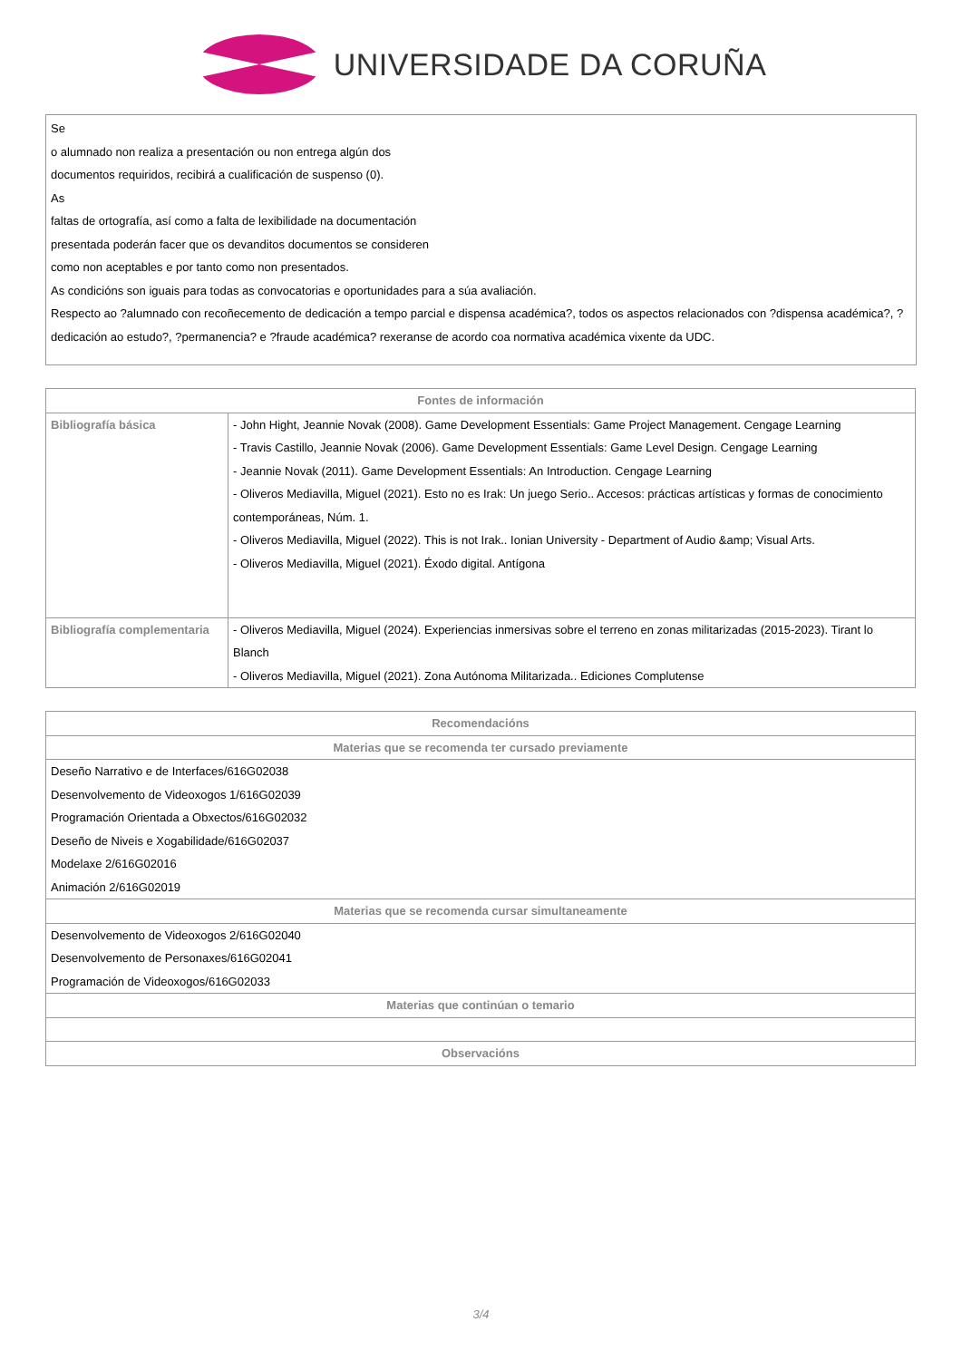UNIVERSIDADE DA CORUÑA
Se
o alumnado non realiza a presentación ou non entrega algún dos
documentos requiridos, recibirá a cualificación de suspenso (0).
As
faltas de ortografía, así como a falta de lexibilidade na documentación
presentada poderán facer que os devanditos documentos se consideren
como non aceptables e por tanto como non presentados.
As condicións son iguais para todas as convocatorias e oportunidades para a súa avaliación.
Respecto ao ?alumnado con recoñecemento de dedicación a tempo parcial e dispensa académica?, todos os aspectos relacionados con ?dispensa académica?, ?dedicación ao estudo?, ?permanencia? e ?fraude académica? rexeranse de acordo coa normativa académica vixente da UDC.
| Fontes de información | |
| --- | --- |
| Bibliografía básica | - John Hight, Jeannie Novak (2008). Game Development Essentials: Game Project Management. Cengage Learning - Travis Castillo, Jeannie Novak (2006). Game Development Essentials: Game Level Design. Cengage Learning - Jeannie Novak (2011). Game Development Essentials: An Introduction. Cengage Learning - Oliveros Mediavilla, Miguel (2021). Esto no es Irak: Un juego Serio.. Accesos: prácticas artísticas y formas de conocimiento contemporáneas, Núm. 1. - Oliveros Mediavilla, Miguel (2022). This is not Irak.. Ionian University - Department of Audio &amp; Visual Arts. - Oliveros Mediavilla, Miguel (2021). Éxodo digital. Antígona |
| Bibliografía complementaria | - Oliveros Mediavilla, Miguel (2024). Experiencias inmersivas sobre el terreno en zonas militarizadas (2015-2023). Tirant lo Blanch - Oliveros Mediavilla, Miguel (2021). Zona Autónoma Militarizada.. Ediciones Complutense |
| Recomendacións |
| --- |
| Materias que se recomenda ter cursado previamente |
| Deseño Narrativo e de Interfaces/616G02038 Desenvolvemento de Videoxogos 1/616G02039 Programación Orientada a Obxectos/616G02032 Deseño de Niveis e Xogabilidade/616G02037 Modelaxe 2/616G02016 Animación 2/616G02019 |
| Materias que se recomenda cursar simultaneamente |
| Desenvolvemento de Videoxogos 2/616G02040 Desenvolvemento de Personaxes/616G02041 Programación de Videoxogos/616G02033 |
| Materias que continúan o temario |
| Observacións |
3/4